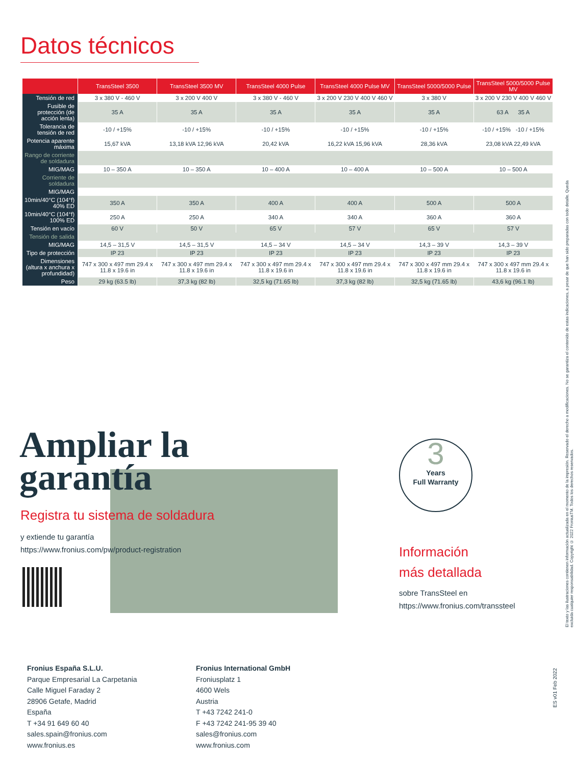Datos técnicos
| | TransSteel 3500 | TransSteel 3500 MV | TransSteel 4000 Pulse | TransSteel 4000 Pulse MV | TransSteel 5000/5000 Pulse | TransSteel 5000/5000 Pulse MV |
| --- | --- | --- | --- | --- | --- | --- |
| Tensión de red | 3 x 380 V - 460 V | 3 x 200 V 400 V | 3 x 380 V - 460 V | 3 x 200 V 230 V 400 V 460 V | 3 x 380 V | 3 x 200 V 230 V 400 V 460 V |
| Fusible de protección (de acción lenta) | 35 A | 35 A | 35 A | 35 A | 35 A | 63 A 35 A |
| Tolerancia de tensión de red | -10 / +15% | -10 / +15% | -10 / +15% | -10 / +15% | -10 / +15% | -10 / +15% -10 / +15% |
| Potencia aparente máxima | 15,67 kVA | 13,18 kVA 12,96 kVA | 20,42 kVA | 16,22 kVA 15,96 kVA | 28,36 kVA | 23,08 kVA 22,49 kVA |
| Rango de corriente de soldadura | | | | | | |
| MIG/MAG | 10 – 350 A | 10 – 350 A | 10 – 400 A | 10 – 400 A | 10 – 500 A | 10 – 500 A |
| Corriente de soldadura | | | | | | |
| MIG/MAG | | | | | | |
| 10min/40°C (104°f) 40% ED | 350 A | 350 A | 400 A | 400 A | 500 A | 500 A |
| 10min/40°C (104°f) 100% ED | 250 A | 250 A | 340 A | 340 A | 360 A | 360 A |
| Tensión en vacío | 60 V | 50 V | 65 V | 57 V | 65 V | 57 V |
| Tensión de salida | | | | | | |
| MIG/MAG | 14,5 – 31,5 V | 14,5 – 31,5 V | 14,5 – 34 V | 14,5 – 34 V | 14,3 – 39 V | 14,3 – 39 V |
| Tipo de protección | IP 23 | IP 23 | IP 23 | IP 23 | IP 23 | IP 23 |
| Dimensiones (altura x anchura x profundidad) | 747 x 300 x 497 mm 29.4 x 11.8 x 19.6 in | 747 x 300 x 497 mm 29.4 x 11.8 x 19.6 in | 747 x 300 x 497 mm 29.4 x 11.8 x 19.6 in | 747 x 300 x 497 mm 29.4 x 11.8 x 19.6 in | 747 x 300 x 497 mm 29.4 x 11.8 x 19.6 in | 747 x 300 x 497 mm 29.4 x 11.8 x 19.6 in |
| Peso | 29 kg (63.5 lb) | 37,3 kg (82 lb) | 32,5 kg (71.65 lb) | 37,3 kg (82 lb) | 32,5 kg (71.65 lb) | 43,6 kg (96.1 lb) |
Ampliar la
garantía
Registra tu sistema de soldadura
y extiende tu garantía
https://www.fronius.com/pw/product-registration
3
Years
Full Warranty
Información
más detallada
sobre TransSteel en
https://www.fronius.com/transsteel
Fronius España S.L.U.
Parque Empresarial La Carpetania
Calle Miguel Faraday 2
28906 Getafe, Madrid
España
T +34 91 649 60 40
sales.spain@fronius.com
www.fronius.es
Fronius International GmbH
Froniusplatz 1
4600 Wels
Austria
T +43 7242 241-0
F +43 7242 241-95 39 40
sales@fronius.com
www.fronius.com
El texto y las ilustraciones contienen información actualizada en el momento de la impresión. Reservado el derecho a modificaciones. No se garantiza el contenido de estas indicaciones, a pesar de que han sido preparadas con todo detalle. Queda excluida cualquier responsabilidad. Copyright © 2022 FroniusTM. Todos los derechos reservados.
ES v01 Feb 2022